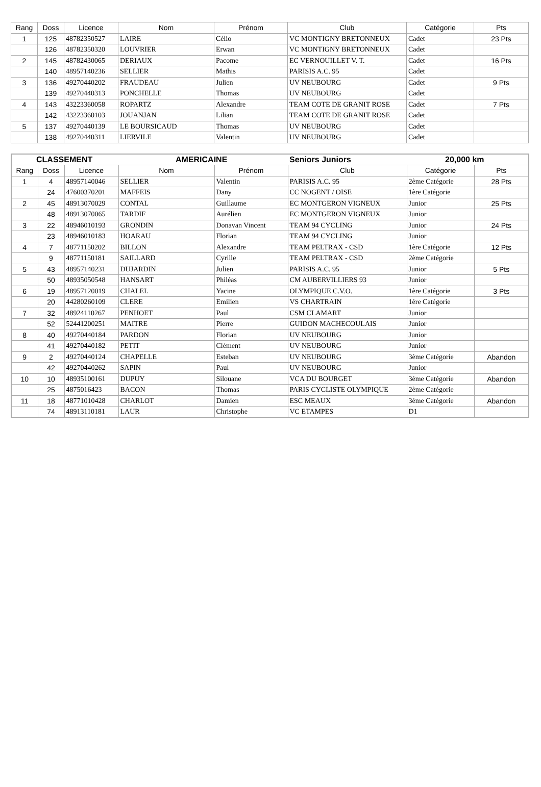| Rang | Doss | Licence | Nom | Prénom | Club | Catégorie | Pts |
| --- | --- | --- | --- | --- | --- | --- | --- |
| 1 | 125 | 48782350527 | LAIRE | Célio | VC MONTIGNY BRETONNEUX | Cadet | 23 Pts |
| | 126 | 48782350320 | LOUVRIER | Erwan | VC MONTIGNY BRETONNEUX | Cadet | |
| 2 | 145 | 48782430065 | DERIAUX | Pacome | EC VERNOUILLET V. T. | Cadet | 16 Pts |
| | 140 | 48957140236 | SELLIER | Mathis | PARISIS A.C. 95 | Cadet | |
| 3 | 136 | 49270440202 | FRAUDEAU | Julien | UV NEUBOURG | Cadet | 9 Pts |
| | 139 | 49270440313 | PONCHELLE | Thomas | UV NEUBOURG | Cadet | |
| 4 | 143 | 43223360058 | ROPARTZ | Alexandre | TEAM COTE DE GRANIT ROSE | Cadet | 7 Pts |
| | 142 | 43223360103 | JOUANJAN | Lilian | TEAM COTE DE GRANIT ROSE | Cadet | |
| 5 | 137 | 49270440139 | LE BOURSICAUD | Thomas | UV NEUBOURG | Cadet | |
| | 138 | 49270440311 | LIERVILE | Valentin | UV NEUBOURG | Cadet | |
| CLASSEMENT | | | AMERICAINE | | Seniors Juniors | 20,000 km | |
| Rang | Doss | Licence | Nom | Prénom | Club | Catégorie | Pts |
| 1 | 4 | 48957140046 | SELLIER | Valentin | PARISIS A.C. 95 | 2ème Catégorie | 28 Pts |
| | 24 | 47600370201 | MAFFEIS | Dany | CC NOGENT / OISE | 1ère Catégorie | |
| 2 | 45 | 48913070029 | CONTAL | Guillaume | EC MONTGERON VIGNEUX | Junior | 25 Pts |
| | 48 | 48913070065 | TARDIF | Aurélien | EC MONTGERON VIGNEUX | Junior | |
| 3 | 22 | 48946010193 | GRONDIN | Donavan Vincent | TEAM 94 CYCLING | Junior | 24 Pts |
| | 23 | 48946010183 | HOARAU | Florian | TEAM 94 CYCLING | Junior | |
| 4 | 7 | 48771150202 | BILLON | Alexandre | TEAM PELTRAX - CSD | 1ère Catégorie | 12 Pts |
| | 9 | 48771150181 | SAILLARD | Cyrille | TEAM PELTRAX - CSD | 2ème Catégorie | |
| 5 | 43 | 48957140231 | DUJARDIN | Julien | PARISIS A.C. 95 | Junior | 5 Pts |
| | 50 | 48935050548 | HANSART | Philéas | CM AUBERVILLIERS 93 | Junior | |
| 6 | 19 | 48957120019 | CHALEL | Yacine | OLYMPIQUE C.V.O. | 1ère Catégorie | 3 Pts |
| | 20 | 44280260109 | CLERE | Emilien | VS CHARTRAIN | 1ère Catégorie | |
| 7 | 32 | 48924110267 | PENHOET | Paul | CSM CLAMART | Junior | |
| | 52 | 52441200251 | MAITRE | Pierre | GUIDON MACHECOULAIS | Junior | |
| 8 | 40 | 49270440184 | PARDON | Florian | UV NEUBOURG | Junior | |
| | 41 | 49270440182 | PETIT | Clément | UV NEUBOURG | Junior | |
| 9 | 2 | 49270440124 | CHAPELLE | Esteban | UV NEUBOURG | 3ème Catégorie | Abandon |
| | 42 | 49270440262 | SAPIN | Paul | UV NEUBOURG | Junior | |
| 10 | 10 | 48935100161 | DUPUY | Silouane | VCA DU BOURGET | 3ème Catégorie | Abandon |
| | 25 | 4875016423 | BACON | Thomas | PARIS CYCLISTE OLYMPIQUE | 2ème Catégorie | |
| 11 | 18 | 48771010428 | CHARLOT | Damien | ESC MEAUX | 3ème Catégorie | Abandon |
| | 74 | 48913110181 | LAUR | Christophe | VC ETAMPES | D1 | |